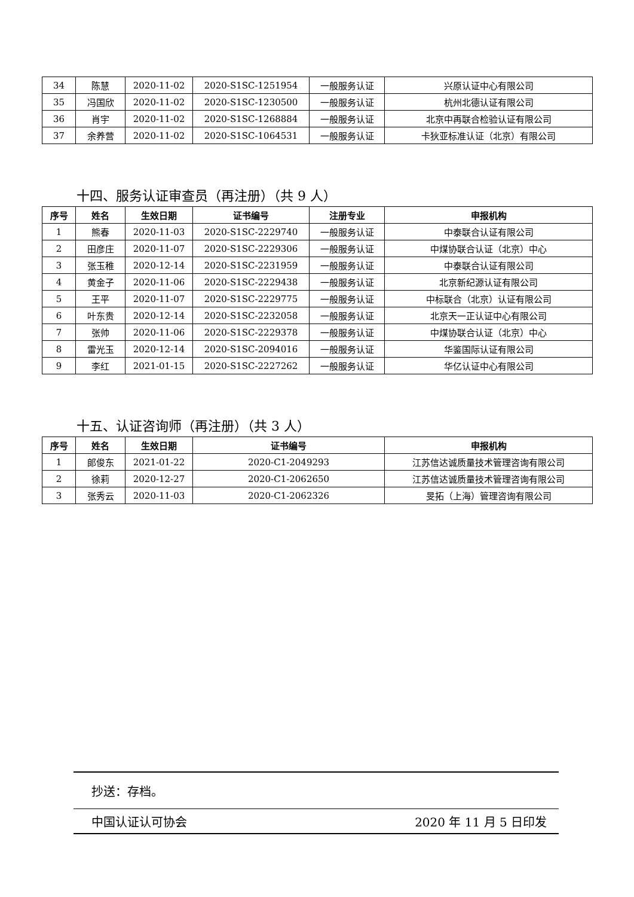| 34 | 陈慧 | 2020-11-02 | 2020-S1SC-1251954 | 一般服务认证 | 兴原认证中心有限公司 |
| 35 | 冯国欣 | 2020-11-02 | 2020-S1SC-1230500 | 一般服务认证 | 杭州北德认证有限公司 |
| 36 | 肖宇 | 2020-11-02 | 2020-S1SC-1268884 | 一般服务认证 | 北京中再联合检验认证有限公司 |
| 37 | 余养营 | 2020-11-02 | 2020-S1SC-1064531 | 一般服务认证 | 卡狄亚标准认证（北京）有限公司 |
十四、服务认证审查员（再注册）（共 9 人）
| 序号 | 姓名 | 生效日期 | 证书编号 | 注册专业 | 申报机构 |
| --- | --- | --- | --- | --- | --- |
| 1 | 熊春 | 2020-11-03 | 2020-S1SC-2229740 | 一般服务认证 | 中泰联合认证有限公司 |
| 2 | 田彦庄 | 2020-11-07 | 2020-S1SC-2229306 | 一般服务认证 | 中煤协联合认证（北京）中心 |
| 3 | 张玉稚 | 2020-12-14 | 2020-S1SC-2231959 | 一般服务认证 | 中泰联合认证有限公司 |
| 4 | 黄金子 | 2020-11-06 | 2020-S1SC-2229438 | 一般服务认证 | 北京新纪源认证有限公司 |
| 5 | 王平 | 2020-11-07 | 2020-S1SC-2229775 | 一般服务认证 | 中标联合（北京）认证有限公司 |
| 6 | 叶东贵 | 2020-12-14 | 2020-S1SC-2232058 | 一般服务认证 | 北京天一正认证中心有限公司 |
| 7 | 张帅 | 2020-11-06 | 2020-S1SC-2229378 | 一般服务认证 | 中煤协联合认证（北京）中心 |
| 8 | 雷光玉 | 2020-12-14 | 2020-S1SC-2094016 | 一般服务认证 | 华鉴国际认证有限公司 |
| 9 | 李红 | 2021-01-15 | 2020-S1SC-2227262 | 一般服务认证 | 华亿认证中心有限公司 |
十五、认证咨询师（再注册）（共 3 人）
| 序号 | 姓名 | 生效日期 | 证书编号 | 申报机构 |
| --- | --- | --- | --- | --- |
| 1 | 郎俊东 | 2021-01-22 | 2020-C1-2049293 | 江苏信达诚质量技术管理咨询有限公司 |
| 2 | 徐莉 | 2020-12-27 | 2020-C1-2062650 | 江苏信达诚质量技术管理咨询有限公司 |
| 3 | 张秀云 | 2020-11-03 | 2020-C1-2062326 | 旻拓（上海）管理咨询有限公司 |
抄送：存档。
中国认证认可协会 2020 年 11 月 5 日印发